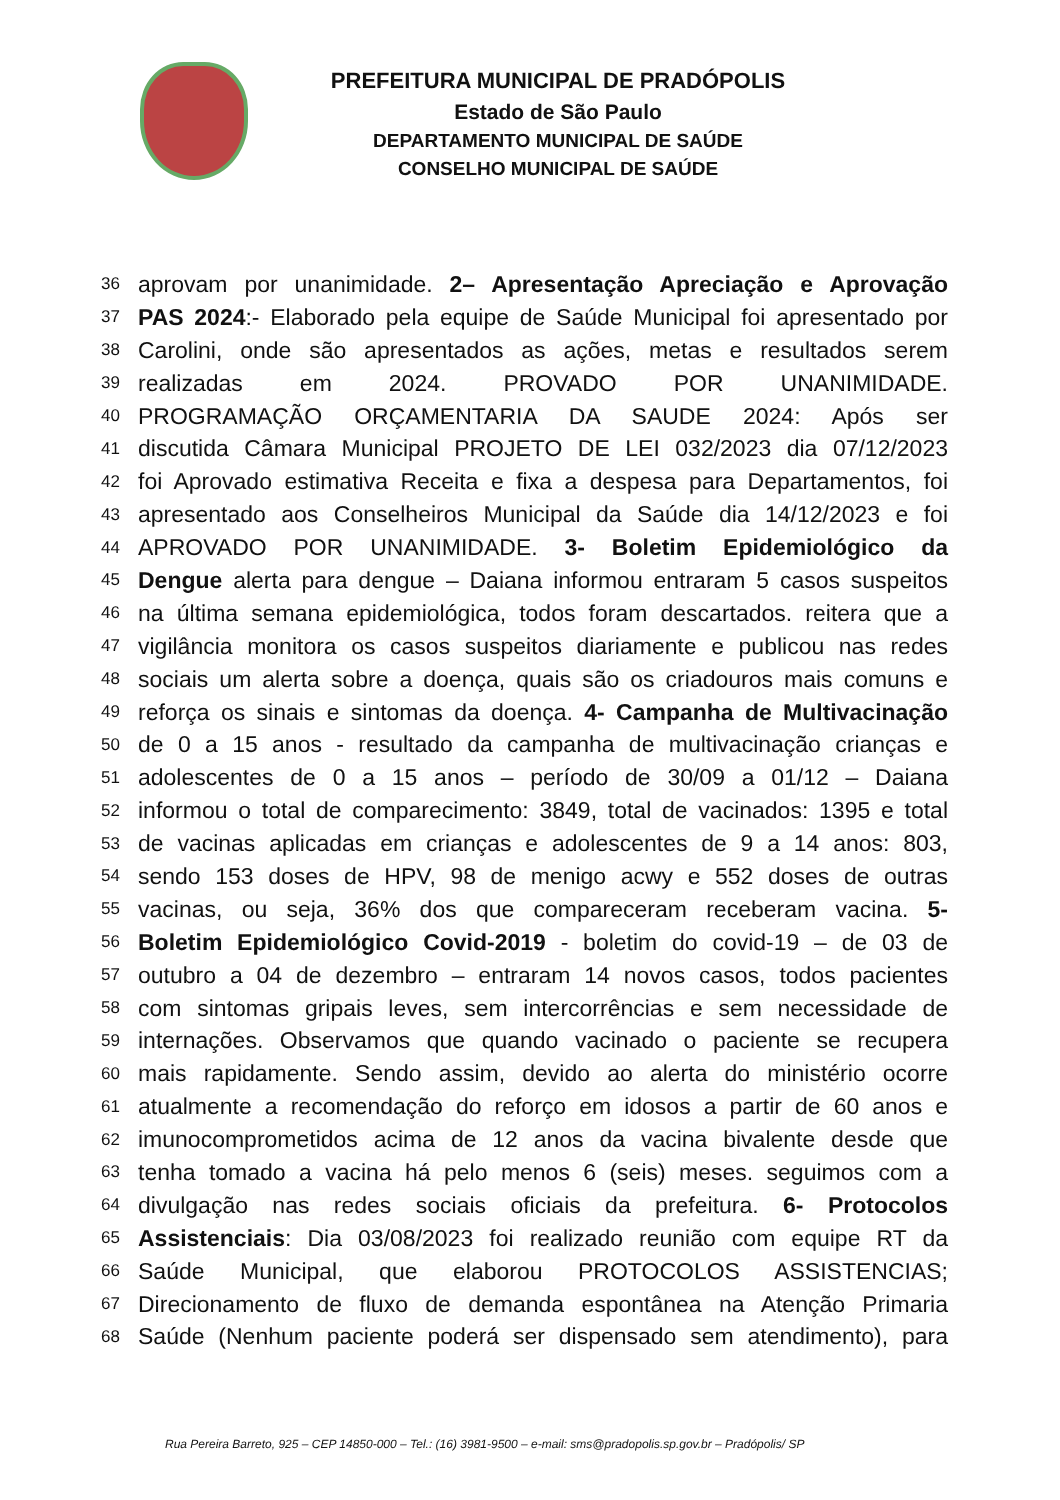PREFEITURA MUNICIPAL DE PRADÓPOLIS
Estado de São Paulo
DEPARTAMENTO MUNICIPAL DE SAÚDE
CONSELHO MUNICIPAL DE SAÚDE
36 aprovam por unanimidade. 2– Apresentação Apreciação e Aprovação
37 PAS 2024:- Elaborado pela equipe de Saúde Municipal foi apresentado por
38 Carolini, onde são apresentados as ações, metas e resultados serem
39 realizadas em 2024. PROVADO POR UNANIMIDADE.
40 PROGRAMAÇÃO ORÇAMENTARIA DA SAUDE 2024: Após ser
41 discutida Câmara Municipal PROJETO DE LEI 032/2023 dia 07/12/2023
42 foi Aprovado estimativa Receita e fixa a despesa para Departamentos, foi
43 apresentado aos Conselheiros Municipal da Saúde dia 14/12/2023 e foi
44 APROVADO POR UNANIMIDADE. 3- Boletim Epidemiológico da
45 Dengue alerta para dengue – Daiana informou entraram 5 casos suspeitos
46 na última semana epidemiológica, todos foram descartados. reitera que a
47 vigilância monitora os casos suspeitos diariamente e publicou nas redes
48 sociais um alerta sobre a doença, quais são os criadouros mais comuns e
49 reforça os sinais e sintomas da doença. 4- Campanha de Multivacinação
50 de 0 a 15 anos - resultado da campanha de multivacinação crianças e
51 adolescentes de 0 a 15 anos – período de 30/09 a 01/12 – Daiana
52 informou o total de comparecimento: 3849, total de vacinados: 1395 e total
53 de vacinas aplicadas em crianças e adolescentes de 9 a 14 anos: 803,
54 sendo 153 doses de HPV, 98 de menigo acwy e 552 doses de outras
55 vacinas, ou seja, 36% dos que compareceram receberam vacina. 5-
56 Boletim Epidemiológico Covid-2019 - boletim do covid-19 – de 03 de
57 outubro a 04 de dezembro – entraram 14 novos casos, todos pacientes
58 com sintomas gripais leves, sem intercorrências e sem necessidade de
59 internações. Observamos que quando vacinado o paciente se recupera
60 mais rapidamente. Sendo assim, devido ao alerta do ministério ocorre
61 atualmente a recomendação do reforço em idosos a partir de 60 anos e
62 imunocomprometidos acima de 12 anos da vacina bivalente desde que
63 tenha tomado a vacina há pelo menos 6 (seis) meses. seguimos com a
64 divulgação nas redes sociais oficiais da prefeitura. 6- Protocolos
65 Assistenciais: Dia 03/08/2023 foi realizado reunião com equipe RT da
66 Saúde Municipal, que elaborou PROTOCOLOS ASSISTENCIAS;
67 Direcionamento de fluxo de demanda espontânea na Atenção Primaria
68 Saúde (Nenhum paciente poderá ser dispensado sem atendimento), para
Rua Pereira Barreto, 925 – CEP 14850-000 – Tel.: (16) 3981-9500 – e-mail: sms@pradopolis.sp.gov.br – Pradópolis/ SP